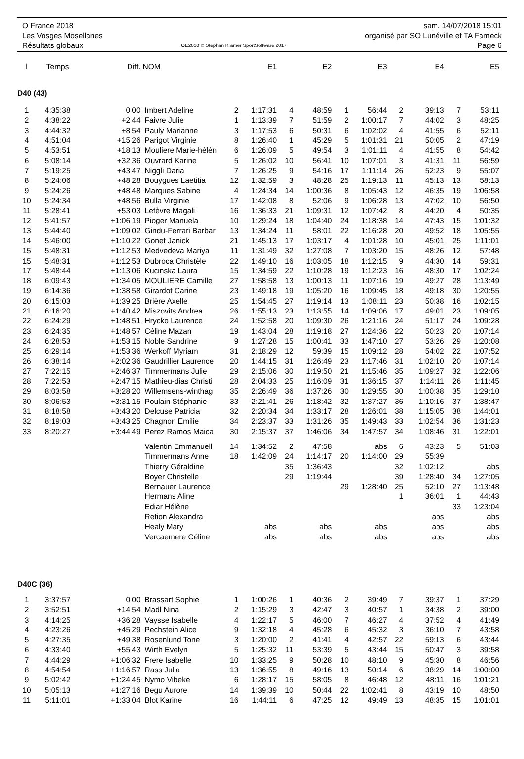O France 2018
Les Vosges Mosellanes
Résultats globaux
OE2010 © Stephan Krämer SportSoftware 2017
sam. 14/07/2018 15:01
organisé par SO Lunéville et TA Fameck
Page 6
| l | Temps | Diff. | NOM | | E1 | | E2 | | E3 | | E4 | | E5 |
| --- | --- | --- | --- | --- | --- | --- | --- | --- | --- | --- | --- | --- | --- |
| D40 (43) | | | | | | | | | | | | | |
| 1 | 4:35:38 | 0:00 | Imbert Adeline | 2 | 1:17:31 | 4 | 48:59 | 1 | 56:44 | 2 | 39:13 | 7 | 53:11 |
| 2 | 4:38:22 | +2:44 | Faivre Julie | 1 | 1:13:39 | 7 | 51:59 | 2 | 1:00:17 | 7 | 44:02 | 3 | 48:25 |
| 3 | 4:44:32 | +8:54 | Pauly Marianne | 3 | 1:17:53 | 6 | 50:31 | 6 | 1:02:02 | 4 | 41:55 | 6 | 52:11 |
| 4 | 4:51:04 | +15:26 | Parigot Virginie | 8 | 1:26:40 | 1 | 45:29 | 5 | 1:01:31 | 21 | 50:05 | 2 | 47:19 |
| 5 | 4:53:51 | +18:13 | Mouliere Marie-hélèn | 6 | 1:26:09 | 5 | 49:54 | 3 | 1:01:11 | 4 | 41:55 | 8 | 54:42 |
| 6 | 5:08:14 | +32:36 | Ouvrard Karine | 5 | 1:26:02 | 10 | 56:41 | 10 | 1:07:01 | 3 | 41:31 | 11 | 56:59 |
| 7 | 5:19:25 | +43:47 | Niggli Daria | 7 | 1:26:25 | 9 | 54:16 | 17 | 1:11:14 | 26 | 52:23 | 9 | 55:07 |
| 8 | 5:24:06 | +48:28 | Bouygues Laetitia | 12 | 1:32:59 | 3 | 48:28 | 25 | 1:19:13 | 11 | 45:13 | 13 | 58:13 |
| 9 | 5:24:26 | +48:48 | Marques Sabine | 4 | 1:24:34 | 14 | 1:00:36 | 8 | 1:05:43 | 12 | 46:35 | 19 | 1:06:58 |
| 10 | 5:24:34 | +48:56 | Bulla Virginie | 17 | 1:42:08 | 8 | 52:06 | 9 | 1:06:28 | 13 | 47:02 | 10 | 56:50 |
| 11 | 5:28:41 | +53:03 | Lefèvre Magali | 16 | 1:36:33 | 21 | 1:09:31 | 12 | 1:07:42 | 8 | 44:20 | 4 | 50:35 |
| 12 | 5:41:57 | +1:06:19 | Pioger Manuela | 10 | 1:29:24 | 18 | 1:04:40 | 24 | 1:18:38 | 14 | 47:43 | 15 | 1:01:32 |
| 13 | 5:44:40 | +1:09:02 | Gindu-Ferrari Barbar | 13 | 1:34:24 | 11 | 58:01 | 22 | 1:16:28 | 20 | 49:52 | 18 | 1:05:55 |
| 14 | 5:46:00 | +1:10:22 | Gonet Janick | 21 | 1:45:13 | 17 | 1:03:17 | 4 | 1:01:28 | 10 | 45:01 | 25 | 1:11:01 |
| 15 | 5:48:31 | +1:12:53 | Medvedeva Mariya | 11 | 1:31:49 | 32 | 1:27:08 | 7 | 1:03:20 | 15 | 48:26 | 12 | 57:48 |
| 15 | 5:48:31 | +1:12:53 | Dubroca Christèle | 22 | 1:49:10 | 16 | 1:03:05 | 18 | 1:12:15 | 9 | 44:30 | 14 | 59:31 |
| 17 | 5:48:44 | +1:13:06 | Kucinska Laura | 15 | 1:34:59 | 22 | 1:10:28 | 19 | 1:12:23 | 16 | 48:30 | 17 | 1:02:24 |
| 18 | 6:09:43 | +1:34:05 | MOULIERE Camille | 27 | 1:58:58 | 13 | 1:00:13 | 11 | 1:07:16 | 19 | 49:27 | 28 | 1:13:49 |
| 19 | 6:14:36 | +1:38:58 | Girardot Carine | 23 | 1:49:18 | 19 | 1:05:20 | 16 | 1:09:45 | 18 | 49:18 | 30 | 1:20:55 |
| 20 | 6:15:03 | +1:39:25 | Brière Axelle | 25 | 1:54:45 | 27 | 1:19:14 | 13 | 1:08:11 | 23 | 50:38 | 16 | 1:02:15 |
| 21 | 6:16:20 | +1:40:42 | Miszovits Andrea | 26 | 1:55:13 | 23 | 1:13:55 | 14 | 1:09:06 | 17 | 49:01 | 23 | 1:09:05 |
| 22 | 6:24:29 | +1:48:51 | Hrycko Laurence | 24 | 1:52:58 | 20 | 1:09:30 | 26 | 1:21:16 | 24 | 51:17 | 24 | 1:09:28 |
| 23 | 6:24:35 | +1:48:57 | Céline Mazan | 19 | 1:43:04 | 28 | 1:19:18 | 27 | 1:24:36 | 22 | 50:23 | 20 | 1:07:14 |
| 24 | 6:28:53 | +1:53:15 | Noble Sandrine | 9 | 1:27:28 | 15 | 1:00:41 | 33 | 1:47:10 | 27 | 53:26 | 29 | 1:20:08 |
| 25 | 6:29:14 | +1:53:36 | Werkoff Myriam | 31 | 2:18:29 | 12 | 59:39 | 15 | 1:09:12 | 28 | 54:02 | 22 | 1:07:52 |
| 26 | 6:38:14 | +2:02:36 | Gaudrillier Laurence | 20 | 1:44:15 | 31 | 1:26:49 | 23 | 1:17:46 | 31 | 1:02:10 | 20 | 1:07:14 |
| 27 | 7:22:15 | +2:46:37 | Timmermans Julie | 29 | 2:15:06 | 30 | 1:19:50 | 21 | 1:15:46 | 35 | 1:09:27 | 32 | 1:22:06 |
| 28 | 7:22:53 | +2:47:15 | Mathieu-dias Christi | 28 | 2:04:33 | 25 | 1:16:09 | 31 | 1:36:15 | 37 | 1:14:11 | 26 | 1:11:45 |
| 29 | 8:03:58 | +3:28:20 | Willemsens-winthag | 35 | 2:26:49 | 36 | 1:37:26 | 30 | 1:29:55 | 30 | 1:00:38 | 35 | 1:29:10 |
| 30 | 8:06:53 | +3:31:15 | Poulain Stéphanie | 33 | 2:21:41 | 26 | 1:18:42 | 32 | 1:37:27 | 36 | 1:10:16 | 37 | 1:38:47 |
| 31 | 8:18:58 | +3:43:20 | Delcuse Patricia | 32 | 2:20:34 | 34 | 1:33:17 | 28 | 1:26:01 | 38 | 1:15:05 | 38 | 1:44:01 |
| 32 | 8:19:03 | +3:43:25 | Chagnon Emilie | 34 | 2:23:37 | 33 | 1:31:26 | 35 | 1:49:43 | 33 | 1:02:54 | 36 | 1:31:23 |
| 33 | 8:20:27 | +3:44:49 | Perez Ramos Maica | 30 | 2:15:37 | 37 | 1:46:06 | 34 | 1:47:57 | 34 | 1:08:46 | 31 | 1:22:01 |
| | | | Valentin Emmanuell | 14 | 1:34:52 | 2 | 47:58 | | abs | 6 | 43:23 | 5 | 51:03 |
| | | | Timmermans Anne | 18 | 1:42:09 | 24 | 1:14:17 | 20 | 1:14:00 | 29 | 55:39 | | |
| | | | Thierry Géraldine | | | 35 | 1:36:43 | | | 32 | 1:02:12 | | abs |
| | | | Boyer Christelle | | | 29 | 1:19:44 | | | 39 | 1:28:40 | 34 | 1:27:05 |
| | | | Bernauer Laurence | | | | | 29 | 1:28:40 | 25 | 52:10 | 27 | 1:13:48 |
| | | | Hermans Aline | | | | | | | 1 | 36:01 | 1 | 44:43 |
| | | | Ediar Hélène | | | | | | | | | 33 | 1:23:04 |
| | | | Retion Alexandra | | | | | | | | abs | | abs |
| | | | Healy Mary | | abs | | abs | | abs | | abs | | abs |
| | | | Vercaemere Céline | | abs | | abs | | abs | | abs | | abs |
| D40C (36) | | | | | | | | | | | | | |
| 1 | 3:37:57 | 0:00 | Brassart Sophie | 1 | 1:00:26 | 1 | 40:36 | 2 | 39:49 | 7 | 39:37 | 1 | 37:29 |
| 2 | 3:52:51 | +14:54 | Madl Nina | 2 | 1:15:29 | 3 | 42:47 | 3 | 40:57 | 1 | 34:38 | 2 | 39:00 |
| 3 | 4:14:25 | +36:28 | Vaysse Isabelle | 4 | 1:22:17 | 5 | 46:00 | 7 | 46:27 | 4 | 37:52 | 4 | 41:49 |
| 4 | 4:23:26 | +45:29 | Pechstein Alice | 9 | 1:32:18 | 4 | 45:28 | 6 | 45:32 | 3 | 36:10 | 7 | 43:58 |
| 5 | 4:27:35 | +49:38 | Rosenlund Tone | 3 | 1:20:00 | 2 | 41:41 | 4 | 42:57 | 22 | 59:13 | 6 | 43:44 |
| 6 | 4:33:40 | +55:43 | Wirth Evelyn | 5 | 1:25:32 | 11 | 53:39 | 5 | 43:44 | 15 | 50:47 | 3 | 39:58 |
| 7 | 4:44:29 | +1:06:32 | Frere Isabelle | 10 | 1:33:25 | 9 | 50:28 | 10 | 48:10 | 9 | 45:30 | 8 | 46:56 |
| 8 | 4:54:54 | +1:16:57 | Rass Julia | 13 | 1:36:55 | 8 | 49:16 | 13 | 50:14 | 6 | 38:29 | 14 | 1:00:00 |
| 9 | 5:02:42 | +1:24:45 | Nymo Vibeke | 6 | 1:28:17 | 15 | 58:05 | 8 | 46:48 | 12 | 48:11 | 16 | 1:01:21 |
| 10 | 5:05:13 | +1:27:16 | Begu Aurore | 14 | 1:39:39 | 10 | 50:44 | 22 | 1:02:41 | 8 | 43:19 | 10 | 48:50 |
| 11 | 5:11:01 | +1:33:04 | Blot Karine | 16 | 1:44:11 | 6 | 47:25 | 12 | 49:49 | 13 | 48:35 | 15 | 1:01:01 |